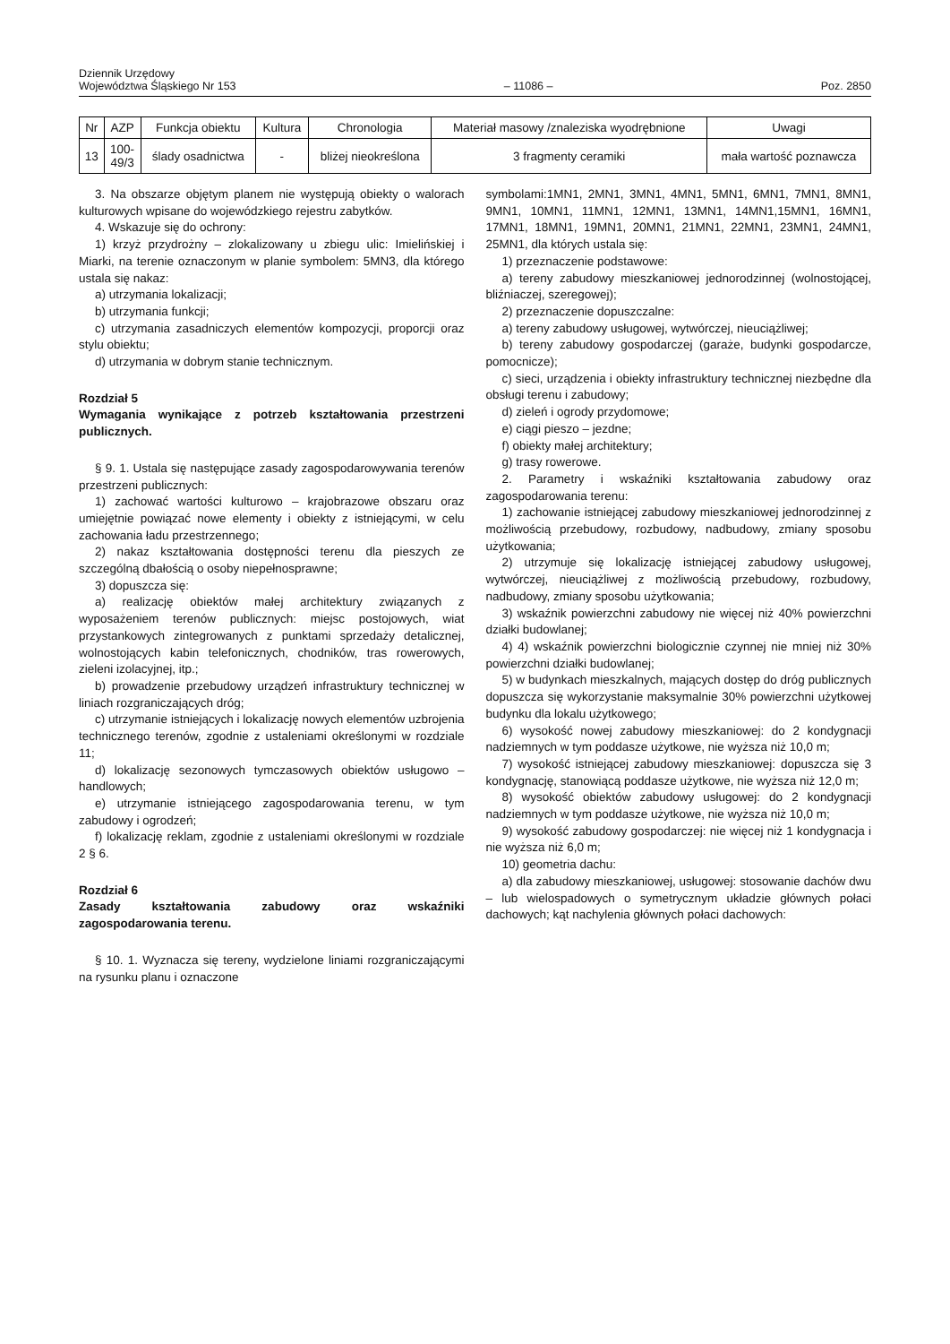Dziennik Urzędowy
Województwa Śląskiego Nr 153
– 11086 –
Poz. 2850
| Nr | AZP | Funkcja obiektu | Kultura | Chronologia | Materiał masowy /znaleziska wyodrębnione | Uwagi |
| --- | --- | --- | --- | --- | --- | --- |
| 13 | 100- 49/3 | ślady osadnictwa | - | bliżej nieokreślona | 3 fragmenty ceramiki | mała wartość poznawcza |
3. Na obszarze objętym planem nie występują obiekty o walorach kulturowych wpisane do wojewódzkiego rejestru zabytków.
4. Wskazuje się do ochrony:
1) krzyż przydrożny – zlokalizowany u zbiegu ulic: Imielińskiej i Miarki, na terenie oznaczonym w planie symbolem: 5MN3, dla którego ustala się nakaz:
a) utrzymania lokalizacji;
b) utrzymania funkcji;
c) utrzymania zasadniczych elementów kompozycji, proporcji oraz stylu obiektu;
d) utrzymania w dobrym stanie technicznym.
Rozdział 5
Wymagania wynikające z potrzeb kształtowania przestrzeni publicznych.
§ 9. 1. Ustala się następujące zasady zagospodarowywania terenów przestrzeni publicznych:
1) zachować wartości kulturowo – krajobrazowe obszaru oraz umiejętnie powiązać nowe elementy i obiekty z istniejącymi, w celu zachowania ładu przestrzennego;
2) nakaz kształtowania dostępności terenu dla pieszych ze szczególną dbałością o osoby niepełnosprawne;
3) dopuszcza się:
a) realizację obiektów małej architektury związanych z wyposażeniem terenów publicznych: miejsc postojowych, wiat przystankowych zintegrowanych z punktami sprzedaży detalicznej, wolnostojących kabin telefonicznych, chodników, tras rowerowych, zieleni izolacyjnej, itp.;
b) prowadzenie przebudowy urządzeń infrastruktury technicznej w liniach rozgraniczających dróg;
c) utrzymanie istniejących i lokalizację nowych elementów uzbrojenia technicznego terenów, zgodnie z ustaleniami określonymi w rozdziale 11;
d) lokalizację sezonowych tymczasowych obiektów usługowo – handlowych;
e) utrzymanie istniejącego zagospodarowania terenu, w tym zabudowy i ogrodzeń;
f) lokalizację reklam, zgodnie z ustaleniami określonymi w rozdziale 2 § 6.
Rozdział 6
Zasady kształtowania zabudowy oraz wskaźniki zagospodarowania terenu.
§ 10. 1. Wyznacza się tereny, wydzielone liniami rozgraniczającymi na rysunku planu i oznaczone
symbolami:1MN1, 2MN1, 3MN1, 4MN1, 5MN1, 6MN1, 7MN1, 8MN1, 9MN1, 10MN1, 11MN1, 12MN1, 13MN1, 14MN1,15MN1, 16MN1, 17MN1, 18MN1, 19MN1, 20MN1, 21MN1, 22MN1, 23MN1, 24MN1, 25MN1, dla których ustala się:
1) przeznaczenie podstawowe:
a) tereny zabudowy mieszkaniowej jednorodzinnej (wolnostojącej, bliźniaczej, szeregowej);
2) przeznaczenie dopuszczalne:
a) tereny zabudowy usługowej, wytwórczej, nieuciążliwej;
b) tereny zabudowy gospodarczej (garaże, budynki gospodarcze, pomocnicze);
c) sieci, urządzenia i obiekty infrastruktury technicznej niezbędne dla obsługi terenu i zabudowy;
d) zieleń i ogrody przydomowe;
e) ciągi pieszo – jezdne;
f) obiekty małej architektury;
g) trasy rowerowe.
2. Parametry i wskaźniki kształtowania zabudowy oraz zagospodarowania terenu:
1) zachowanie istniejącej zabudowy mieszkaniowej jednorodzinnej z możliwością przebudowy, rozbudowy, nadbudowy, zmiany sposobu użytkowania;
2) utrzymuje się lokalizację istniejącej zabudowy usługowej, wytwórczej, nieuciążliwej z możliwością przebudowy, rozbudowy, nadbudowy, zmiany sposobu użytkowania;
3) wskaźnik powierzchni zabudowy nie więcej niż 40% powierzchni działki budowlanej;
4) 4) wskaźnik powierzchni biologicznie czynnej nie mniej niż 30% powierzchni działki budowlanej;
5) w budynkach mieszkalnych, mających dostęp do dróg publicznych dopuszcza się wykorzystanie maksymalnie 30% powierzchni użytkowej budynku dla lokalu użytkowego;
6) wysokość nowej zabudowy mieszkaniowej: do 2 kondygnacji nadziemnych w tym poddasze użytkowe, nie wyższa niż 10,0 m;
7) wysokość istniejącej zabudowy mieszkaniowej: dopuszcza się 3 kondygnację, stanowiącą poddasze użytkowe, nie wyższa niż 12,0 m;
8) wysokość obiektów zabudowy usługowej: do 2 kondygnacji nadziemnych w tym poddasze użytkowe, nie wyższa niż 10,0 m;
9) wysokość zabudowy gospodarczej: nie więcej niż 1 kondygnacja i nie wyższa niż 6,0 m;
10) geometria dachu:
a) dla zabudowy mieszkaniowej, usługowej: stosowanie dachów dwu – lub wielospadowych o symetrycznym układzie głównych połaci dachowych; kąt nachylenia głównych połaci dachowych: